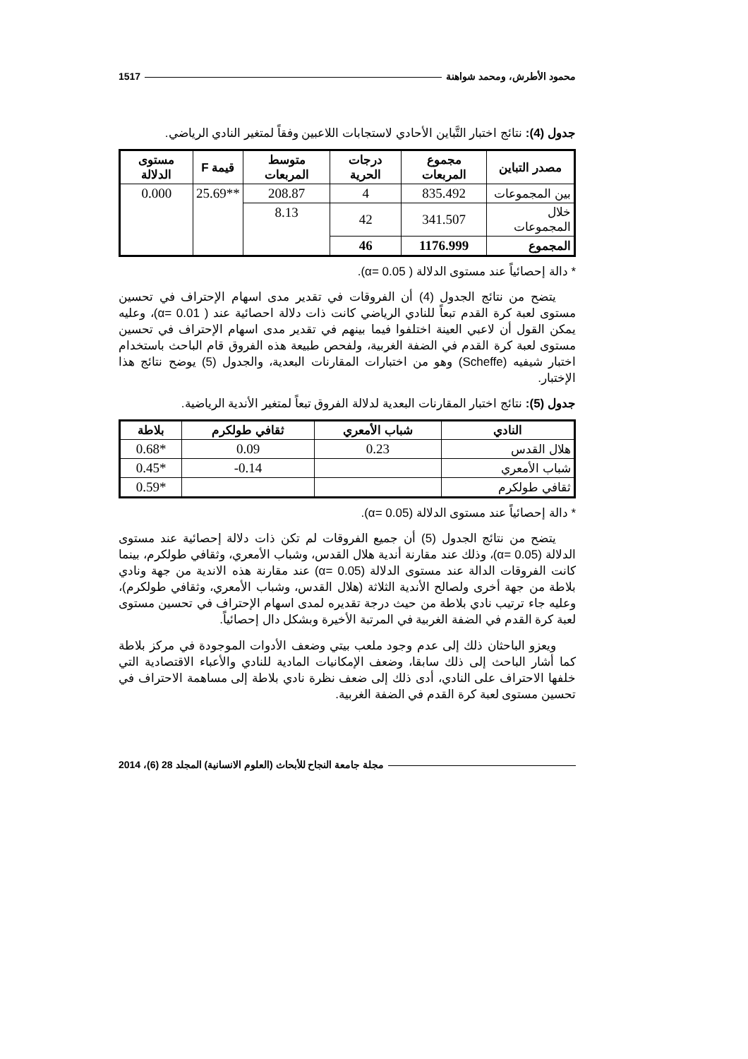محمود الأطرش، ومحمد شواهنة 1517
جدول (4): نتائج اختبار التَّباين الأحادي لاستجابات اللاعبين وفقاً لمتغير النادي الرياضي.
| مصدر التباين | مجموع المربعات | درجات الحرية | متوسط المربعات | قيمة F | مستوى الدلالة |
| --- | --- | --- | --- | --- | --- |
| بين المجموعات | 835.492 | 4 | 208.87 | **25.69 | 0.000 |
| خلال المجموعات | 341.507 | 42 | 8.13 | | |
| المجموع | 1176.999 | 46 | | | |
* دالة إحصائياً عند مستوى الدلالة ( α= 0.05).
يتضح من نتائج الجدول (4) أن الفروقات في تقدير مدى اسهام الإحتراف في تحسين مستوى لعبة كرة القدم تبعاً للنادي الرياضي كانت ذات دلالة احصائية عند ( α= 0.01)، وعليه يمكن القول أن لاعبي العينة اختلفوا فيما بينهم في تقدير مدى اسهام الإحتراف في تحسين مستوى لعبة كرة القدم في الضفة الغربية، ولفحص طبيعة هذه الفروق قام الباحث باستخدام اختبار شيفيه (Scheffe) وهو من اختبارات المقارنات البعدية، والجدول (5) يوضح نتائج هذا الإختبار.
جدول (5): نتائج اختبار المقارنات البعدية لدلالة الفروق تبعاً لمتغير الأندية الرياضية.
| النادي | شباب الأمعري | ثقافي طولكرم | بلاطة |
| --- | --- | --- | --- |
| هلال القدس | 0.23 | 0.09 | *0.68 |
| شباب الأمعري | | 0.14- | *0.45 |
| ثقافي طولكرم | | | *0.59 |
* دالة إحصائياً عند مستوى الدلالة (α= 0.05).
يتضح من نتائج الجدول (5) أن جميع الفروقات لم تكن ذات دلالة إحصائية عند مستوى الدلالة (α= 0.05)، وذلك عند مقارنة أندية هلال القدس، وشباب الأمعري، وثقافي طولكرم، بينما كانت الفروقات الدالة عند مستوى الدلالة (α= 0.05) عند مقارنة هذه الاندية من جهة ونادي بلاطة من جهة أخرى ولصالح الأندية الثلاثة (هلال القدس، وشباب الأمعري، وثقافي طولكرم)، وعليه جاء ترتيب نادي بلاطة من حيث درجة تقديره لمدى اسهام الإحتراف في تحسين مستوى لعبة كرة القدم في الضفة الغربية في المرتبة الأخيرة وبشكل دال إحصائياً.
ويعزو الباحثان ذلك إلى عدم وجود ملعب بيتي وضعف الأدوات الموجودة في مركز بلاطة كما أشار الباحث إلى ذلك سابقا، وضعف الإمكانيات المادية للنادي والأعباء الاقتصادية التي خلفها الاحتراف على النادي، أدى ذلك إلى ضعف نظرة نادي بلاطة إلى مساهمة الاحتراف في تحسين مستوى لعبة كرة القدم في الضفة الغربية.
مجلة جامعة النجاح للأبحاث (العلوم الانسانية) المجلد 28 (6)، 2014